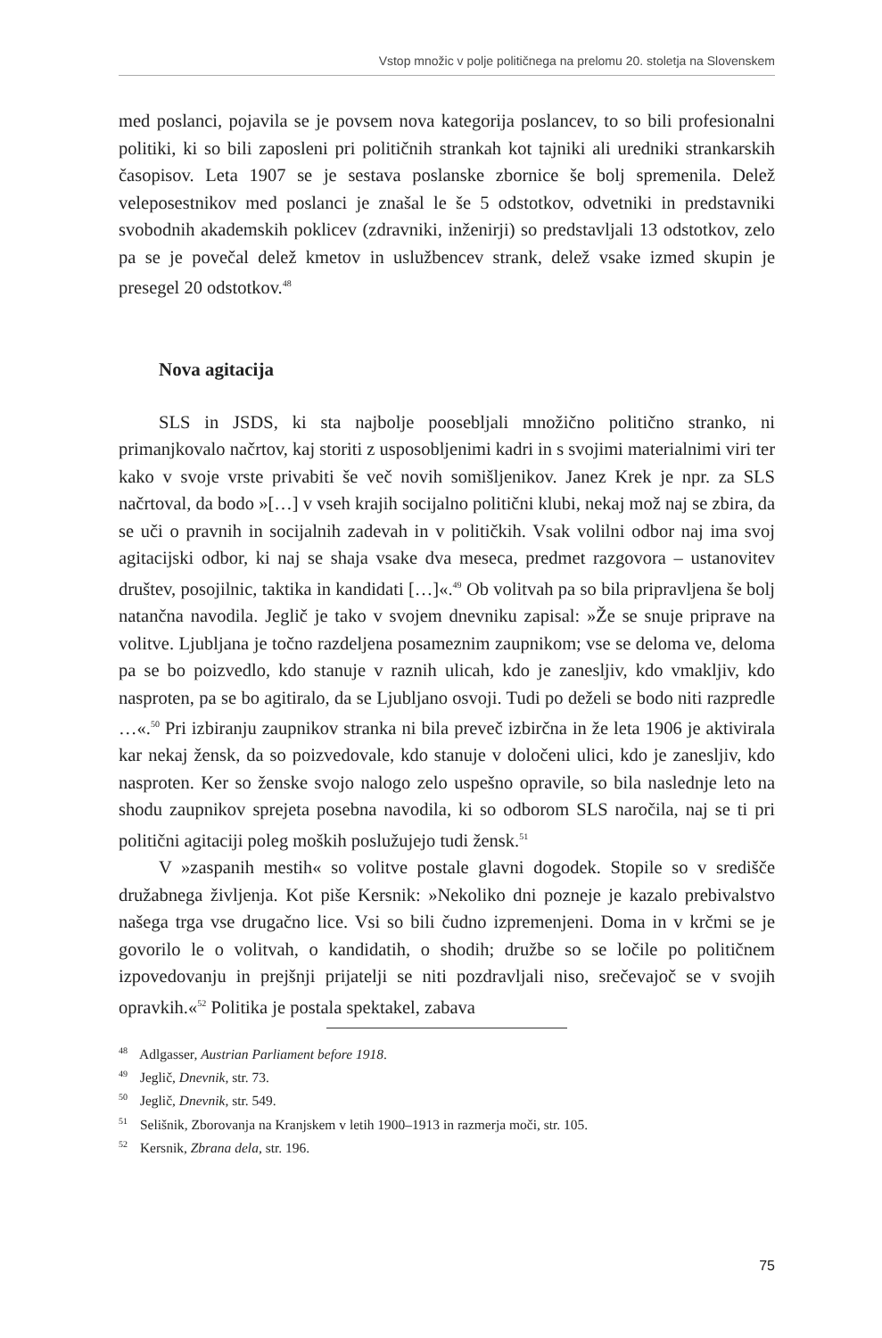Vstop množic v polje političnega na prelomu 20. stoletja na Slovenskem
med poslanci, pojavila se je povsem nova kategorija poslancev, to so bili profesionalni politiki, ki so bili zaposleni pri političnih strankah kot tajniki ali uredniki strankarskih časopisov. Leta 1907 se je sestava poslanske zbornice še bolj spremenila. Delež veleposestnikov med poslanci je znašal le še 5 odstotkov, odvetniki in predstavniki svobodnih akademskih poklicev (zdravniki, inženirji) so predstavljali 13 odstotkov, zelo pa se je povečal delež kmetov in uslužbencev strank, delež vsake izmed skupin je presegel 20 odstotkov.<sup>48</sup>
Nova agitacija
SLS in JSDS, ki sta najbolje poosebljali množično politično stranko, ni primanjkovalo načrtov, kaj storiti z usposobljenimi kadri in s svojimi materialnimi viri ter kako v svoje vrste privabiti še več novih somišljenikov. Janez Krek je npr. za SLS načrtoval, da bodo »[…] v vseh krajih socijalno politični klubi, nekaj mož naj se zbira, da se uči o pravnih in socijalnih zadevah in v političkih. Vsak volilni odbor naj ima svoj agitacijski odbor, ki naj se shaja vsake dva meseca, predmet razgovora – ustanovitev društev, posojilnic, taktika in kandidati […]«.<sup>49</sup> Ob volitvah pa so bila pripravljena še bolj natančna navodila. Jeglič je tako v svojem dnevniku zapisal: »Že se snuje priprave na volitve. Ljubljana je točno razdeljena posameznim zaupnikom; vse se deloma ve, deloma pa se bo poizvedlo, kdo stanuje v raznih ulicah, kdo je zanesljiv, kdo vmakljiv, kdo nasproten, pa se bo agitiralo, da se Ljubljano osvoji. Tudi po deželi se bodo niti razpredle …«.<sup>50</sup> Pri izbiranju zaupnikov stranka ni bila preveč izbirčna in že leta 1906 je aktivirala kar nekaj žensk, da so poizvedovale, kdo stanuje v določeni ulici, kdo je zanesljiv, kdo nasproten. Ker so ženske svojo nalogo zelo uspešno opravile, so bila naslednje leto na shodu zaupnikov sprejeta posebna navodila, ki so odborom SLS naročila, naj se ti pri politični agitaciji poleg moških poslužujejo tudi žensk.<sup>51</sup>
V »zaspanih mestih« so volitve postale glavni dogodek. Stopile so v središče družabnega življenja. Kot piše Kersnik: »Nekoliko dni pozneje je kazalo prebivalstvo našega trga vse drugačno lice. Vsi so bili čudno izpremenjeni. Doma in v krčmi se je govorilo le o volitvah, o kandidatih, o shodih; družbe so se ločile po političnem izpovedovanju in prejšnji prijatelji se niti pozdravljali niso, srečevajoč se v svojih opravkih.«<sup>52</sup> Politika je postala spektakel, zabava
<sup>48</sup> Adlgasser, Austrian Parliament before 1918.
<sup>49</sup> Jeglič, Dnevnik, str. 73.
<sup>50</sup> Jeglič, Dnevnik, str. 549.
<sup>51</sup> Selišnik, Zborovanja na Kranjskem v letih 1900–1913 in razmerja moči, str. 105.
<sup>52</sup> Kersnik, Zbrana dela, str. 196.
75